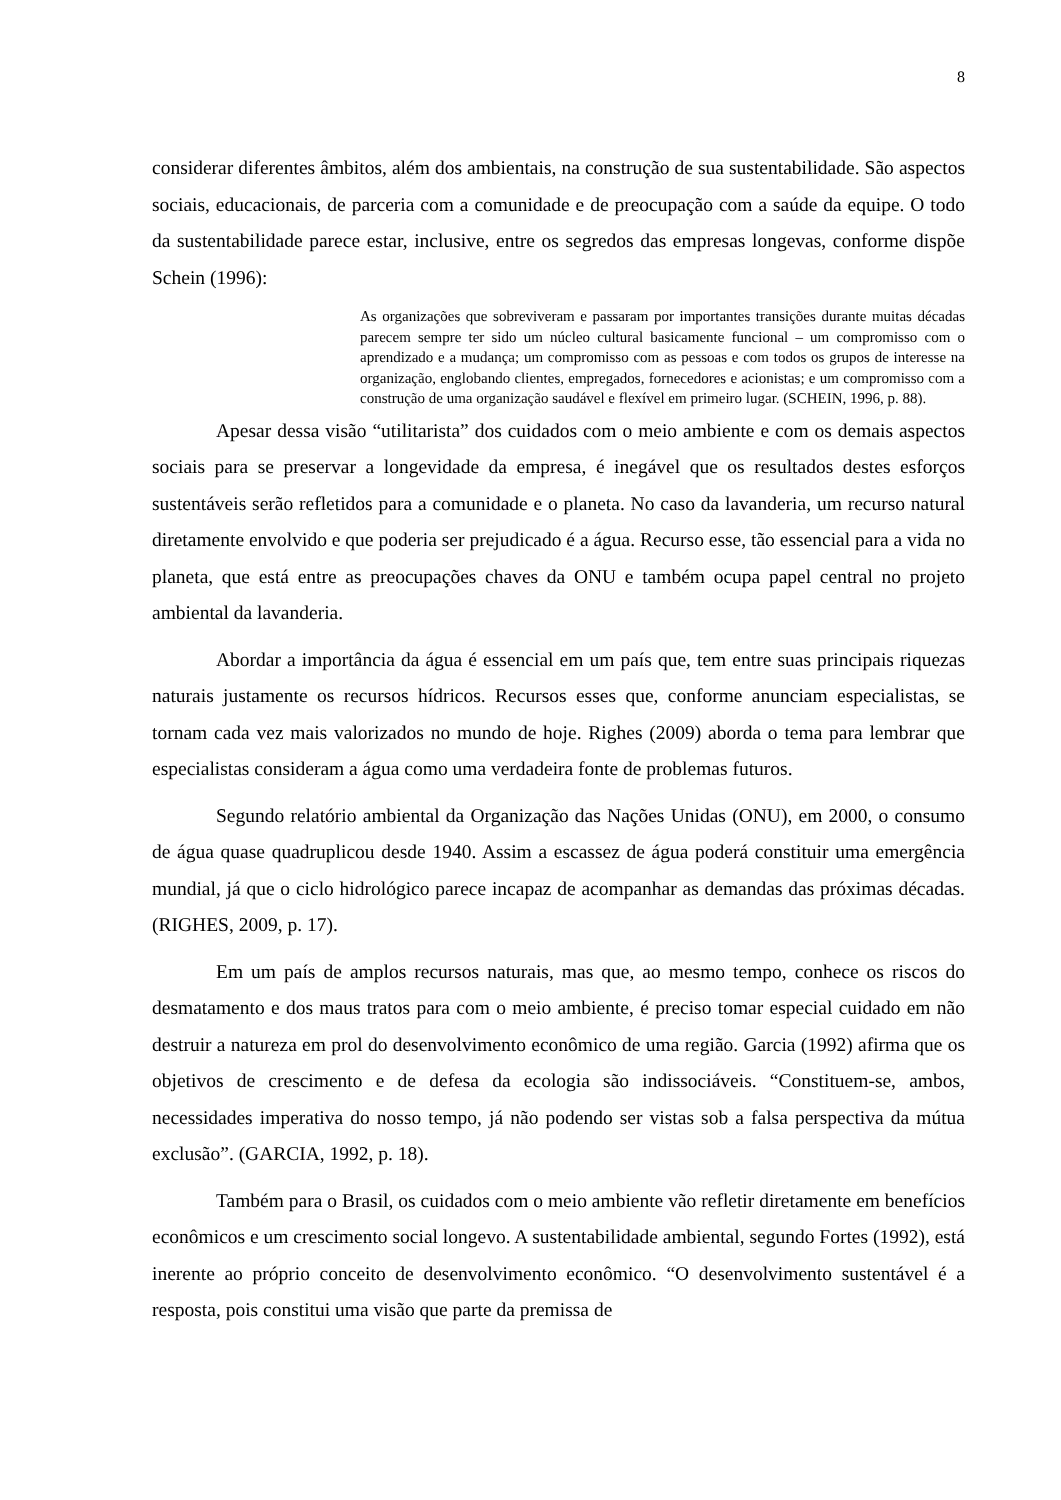8
considerar diferentes âmbitos, além dos ambientais, na construção de sua sustentabilidade. São aspectos sociais, educacionais, de parceria com a comunidade e de preocupação com a saúde da equipe. O todo da sustentabilidade parece estar, inclusive, entre os segredos das empresas longevas, conforme dispõe Schein (1996):
As organizações que sobreviveram e passaram por importantes transições durante muitas décadas parecem sempre ter sido um núcleo cultural basicamente funcional – um compromisso com o aprendizado e a mudança; um compromisso com as pessoas e com todos os grupos de interesse na organização, englobando clientes, empregados, fornecedores e acionistas; e um compromisso com a construção de uma organização saudável e flexível em primeiro lugar. (SCHEIN, 1996, p. 88).
Apesar dessa visão “utilitarista” dos cuidados com o meio ambiente e com os demais aspectos sociais para se preservar a longevidade da empresa, é inegável que os resultados destes esforços sustentáveis serão refletidos para a comunidade e o planeta. No caso da lavanderia, um recurso natural diretamente envolvido e que poderia ser prejudicado é a água. Recurso esse, tão essencial para a vida no planeta, que está entre as preocupações chaves da ONU e também ocupa papel central no projeto ambiental da lavanderia.
Abordar a importância da água é essencial em um país que, tem entre suas principais riquezas naturais justamente os recursos hídricos. Recursos esses que, conforme anunciam especialistas, se tornam cada vez mais valorizados no mundo de hoje. Righes (2009) aborda o tema para lembrar que especialistas consideram a água como uma verdadeira fonte de problemas futuros.
Segundo relatório ambiental da Organização das Nações Unidas (ONU), em 2000, o consumo de água quase quadruplicou desde 1940. Assim a escassez de água poderá constituir uma emergência mundial, já que o ciclo hidrológico parece incapaz de acompanhar as demandas das próximas décadas. (RIGHES, 2009, p. 17).
Em um país de amplos recursos naturais, mas que, ao mesmo tempo, conhece os riscos do desmatamento e dos maus tratos para com o meio ambiente, é preciso tomar especial cuidado em não destruir a natureza em prol do desenvolvimento econômico de uma região. Garcia (1992) afirma que os objetivos de crescimento e de defesa da ecologia são indissociáveis. “Constituem-se, ambos, necessidades imperativa do nosso tempo, já não podendo ser vistas sob a falsa perspectiva da mútua exclusão”. (GARCIA, 1992, p. 18).
Também para o Brasil, os cuidados com o meio ambiente vão refletir diretamente em benefícios econômicos e um crescimento social longevo. A sustentabilidade ambiental, segundo Fortes (1992), está inerente ao próprio conceito de desenvolvimento econômico. “O desenvolvimento sustentável é a resposta, pois constitui uma visão que parte da premissa de